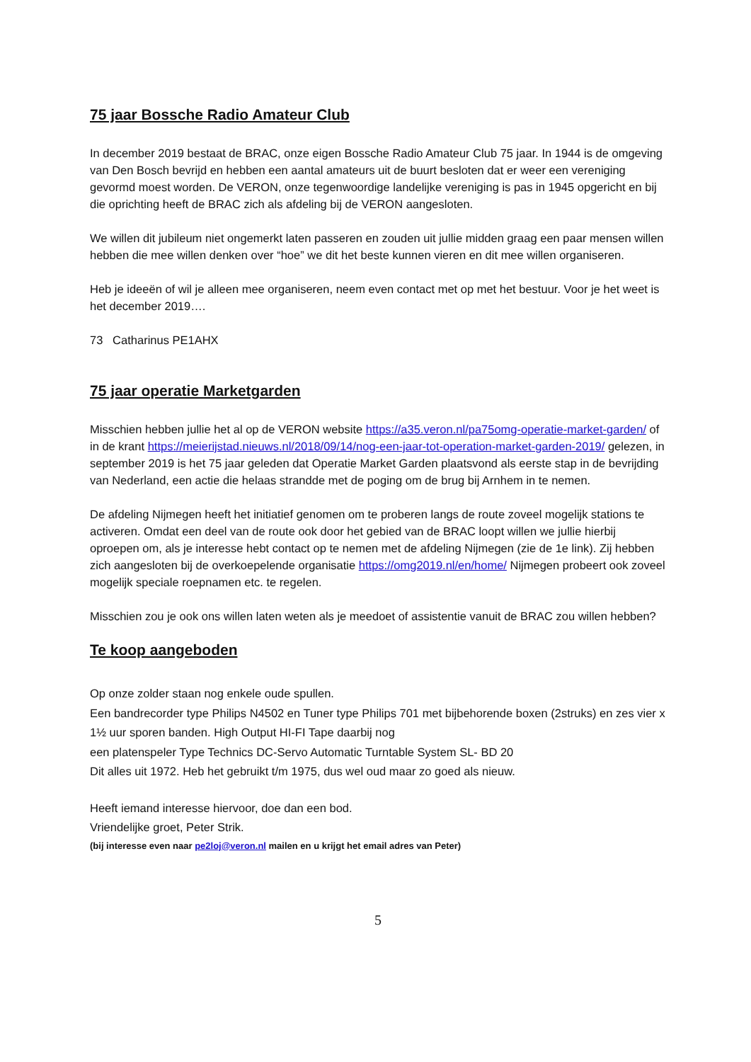75 jaar Bossche Radio Amateur Club
In december 2019 bestaat de BRAC, onze eigen Bossche Radio Amateur Club 75 jaar. In 1944 is de omgeving van Den Bosch bevrijd en hebben een aantal amateurs uit de buurt besloten dat er weer een vereniging gevormd moest worden. De VERON, onze tegenwoordige landelijke vereniging is pas in 1945 opgericht en bij die oprichting heeft de BRAC zich als afdeling bij de VERON aangesloten.
We willen dit jubileum niet ongemerkt laten passeren en zouden uit jullie midden graag een paar mensen willen hebben die mee willen denken over “hoe” we dit het beste kunnen vieren en dit mee willen organiseren.
Heb je ideeën of wil je alleen mee organiseren, neem even contact met op met het bestuur. Voor je het weet is het december 2019….
73 Catharinus PE1AHX
75 jaar operatie Marketgarden
Misschien hebben jullie het al op de VERON website https://a35.veron.nl/pa75omg-operatie-market-garden/ of in de krant https://meierijstad.nieuws.nl/2018/09/14/nog-een-jaar-tot-operation-market-garden-2019/ gelezen, in september 2019 is het 75 jaar geleden dat Operatie Market Garden plaatsvond als eerste stap in de bevrijding van Nederland, een actie die helaas strandde met de poging om de brug bij Arnhem in te nemen.
De afdeling Nijmegen heeft het initiatief genomen om te proberen langs de route zoveel mogelijk stations te activeren. Omdat een deel van de route ook door het gebied van de BRAC loopt willen we jullie hierbij oproepen om, als je interesse hebt contact op te nemen met de afdeling Nijmegen (zie de 1e link). Zij hebben zich aangesloten bij de overkoepelende organisatie https://omg2019.nl/en/home/ Nijmegen probeert ook zoveel mogelijk speciale roepnamen etc. te regelen.
Misschien zou je ook ons willen laten weten als je meedoet of assistentie vanuit de BRAC zou willen hebben?
Te koop aangeboden
Op onze zolder staan nog enkele oude spullen.
Een bandrecorder type Philips N4502 en Tuner type Philips 701 met bijbehorende boxen (2struks) en zes vier x 1½ uur sporen banden. High Output HI-FI Tape daarbij nog
een platenspeler Type Technics DC-Servo Automatic Turntable System SL- BD 20
Dit alles uit 1972. Heb het gebruikt t/m 1975, dus wel oud maar zo goed als nieuw.
Heeft iemand interesse hiervoor, doe dan een bod.
Vriendelijke groet, Peter Strik.
(bij interesse even naar pe2loj@veron.nl mailen en u krijgt het email adres van Peter)
5